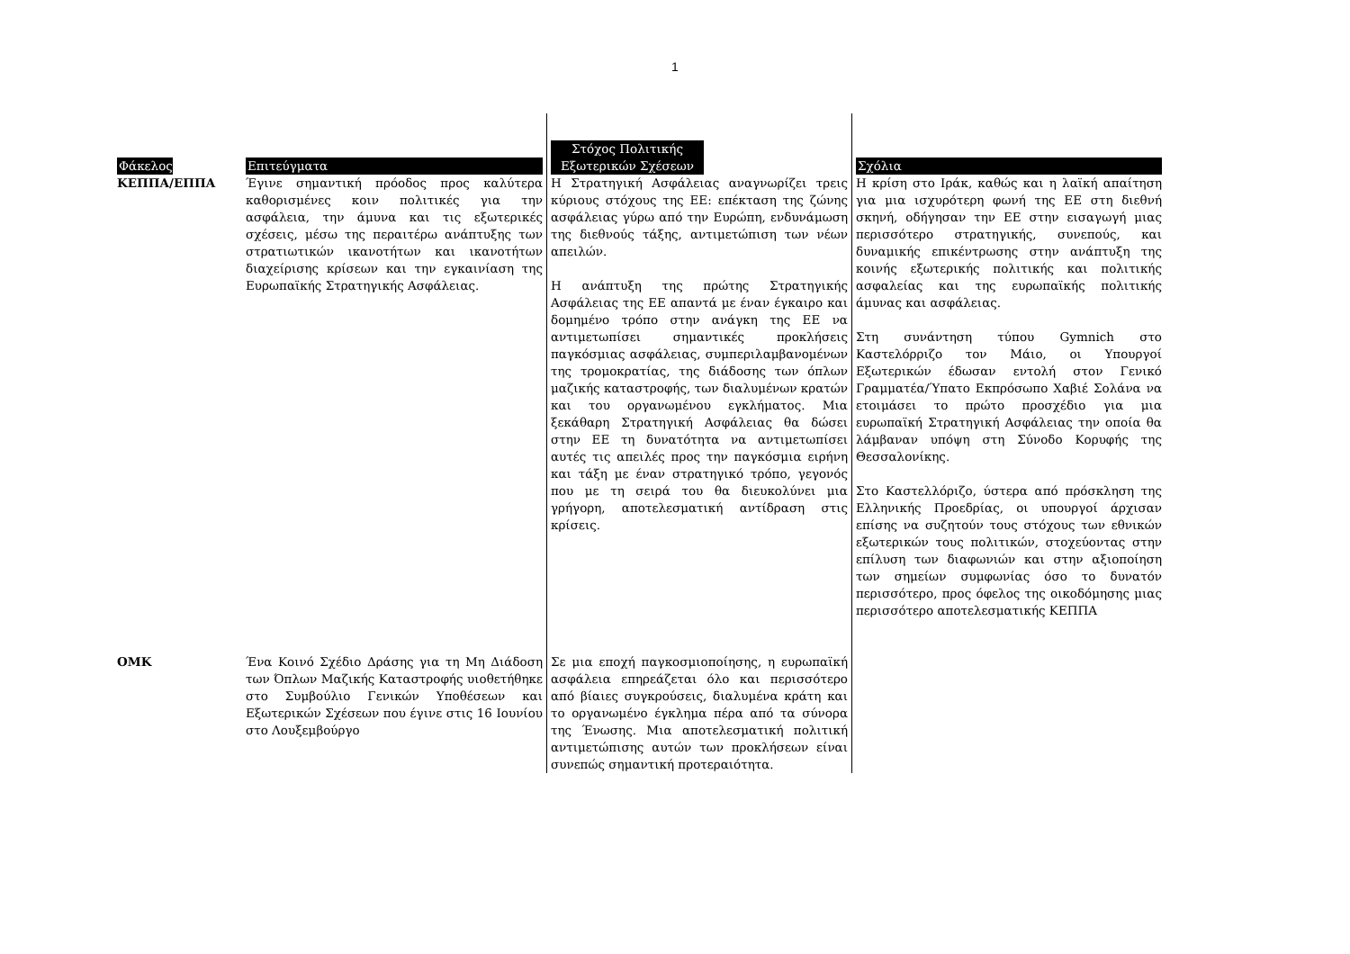1
| Φάκελος | Επιτεύγματα | Στόχος Πολιτικής Εξωτερικών Σχέσεων | Σχόλια |
| --- | --- | --- | --- |
| ΚΕΠΠΑ/ΕΠΠΑ | Έγινε σημαντική πρόοδος προς καλύτερα καθορισμένες κοιν πολιτικές για την ασφάλεια, την άμυνα και τις εξωτερικές σχέσεις, μέσω της περαιτέρω ανάπτυξης των στρατιωτικών ικανοτήτων και ικανοτήτων διαχείρισης κρίσεων και την εγκαινίαση της Ευρωπαϊκής Στρατηγικής Ασφάλειας. | Η Στρατηγική Ασφάλειας αναγνωρίζει τρεις κύριους στόχους της ΕΕ: επέκταση της ζώνης ασφάλειας γύρω από την Ευρώπη, ενδυνάμωση της διεθνούς τάξης, αντιμετώπιση των νέων απειλών. Η ανάπτυξη της πρώτης Στρατηγικής Ασφάλειας της ΕΕ απαντά με έναν έγκαιρο και δομημένο τρόπο στην ανάγκη της ΕΕ να αντιμετωπίσει σημαντικές προκλήσεις παγκόσμιας ασφάλειας, συμπεριλαμβανομένων της τρομοκρατίας, της διάδοσης των όπλων μαζικής καταστροφής, των διαλυμένων κρατών και του οργανωμένου εγκλήματος. Μια ξεκάθαρη Στρατηγική Ασφάλειας θα δώσει στην ΕΕ τη δυνατότητα να αντιμετωπίσει αυτές τις απειλές προς την παγκόσμια ειρήνη και τάξη με έναν στρατηγικό τρόπο, γεγονός που με τη σειρά του θα διευκολύνει μια γρήγορη, αποτελεσματική αντίδραση στις κρίσεις. | Η κρίση στο Ιράκ, καθώς και η λαϊκή απαίτηση για μια ισχυρότερη φωνή της ΕΕ στη διεθνή σκηνή, οδήγησαν την ΕΕ στην εισαγωγή μιας περισσότερο στρατηγικής, συνεπούς, και δυναμικής επικέντρωσης στην ανάπτυξη της κοινής εξωτερικής πολιτικής και πολιτικής ασφαλείας και της ευρωπαϊκής πολιτικής άμυνας και ασφάλειας. Στη συνάντηση τύπου Gymnich στο Καστελόρριζο τον Μάιο, οι Υπουργοί Εξωτερικών έδωσαν εντολή στον Γενικό Γραμματέα/Ύπατο Εκπρόσωπο Χαβιέ Σολάνα να ετοιμάσει το πρώτο προσχέδιο για μια ευρωπαϊκή Στρατηγική Ασφάλειας την οποία θα λάμβαναν υπόψη στη Σύνοδο Κορυφής της Θεσσαλονίκης. Στο Καστελλόριζο, ύστερα από πρόσκληση της Ελληνικής Προεδρίας, οι υπουργοί άρχισαν επίσης να συζητούν τους στόχους των εθνικών εξωτερικών τους πολιτικών, στοχεύοντας στην επίλυση των διαφωνιών και στην αξιοποίηση των σημείων συμφωνίας όσο το δυνατόν περισσότερο, προς όφελος της οικοδόμησης μιας περισσότερο αποτελεσματικής ΚΕΠΠΑ |
| ΟΜΚ | Ένα Κοινό Σχέδιο Δράσης για τη Μη Διάδοση των Όπλων Μαζικής Καταστροφής υιοθετήθηκε στο Συμβούλιο Γενικών Υποθέσεων και Εξωτερικών Σχέσεων που έγινε στις 16 Ιουνίου στο Λουξεμβούργο | Σε μια εποχή παγκοσμιοποίησης, η ευρωπαϊκή ασφάλεια επηρεάζεται όλο και περισσότερο από βίαιες συγκρούσεις, διαλυμένα κράτη και το οργανωμένο έγκλημα πέρα από τα σύνορα της Ένωσης. Μια αποτελεσματική πολιτική αντιμετώπισης αυτών των προκλήσεων είναι συνεπώς σημαντική προτεραιότητα. | |